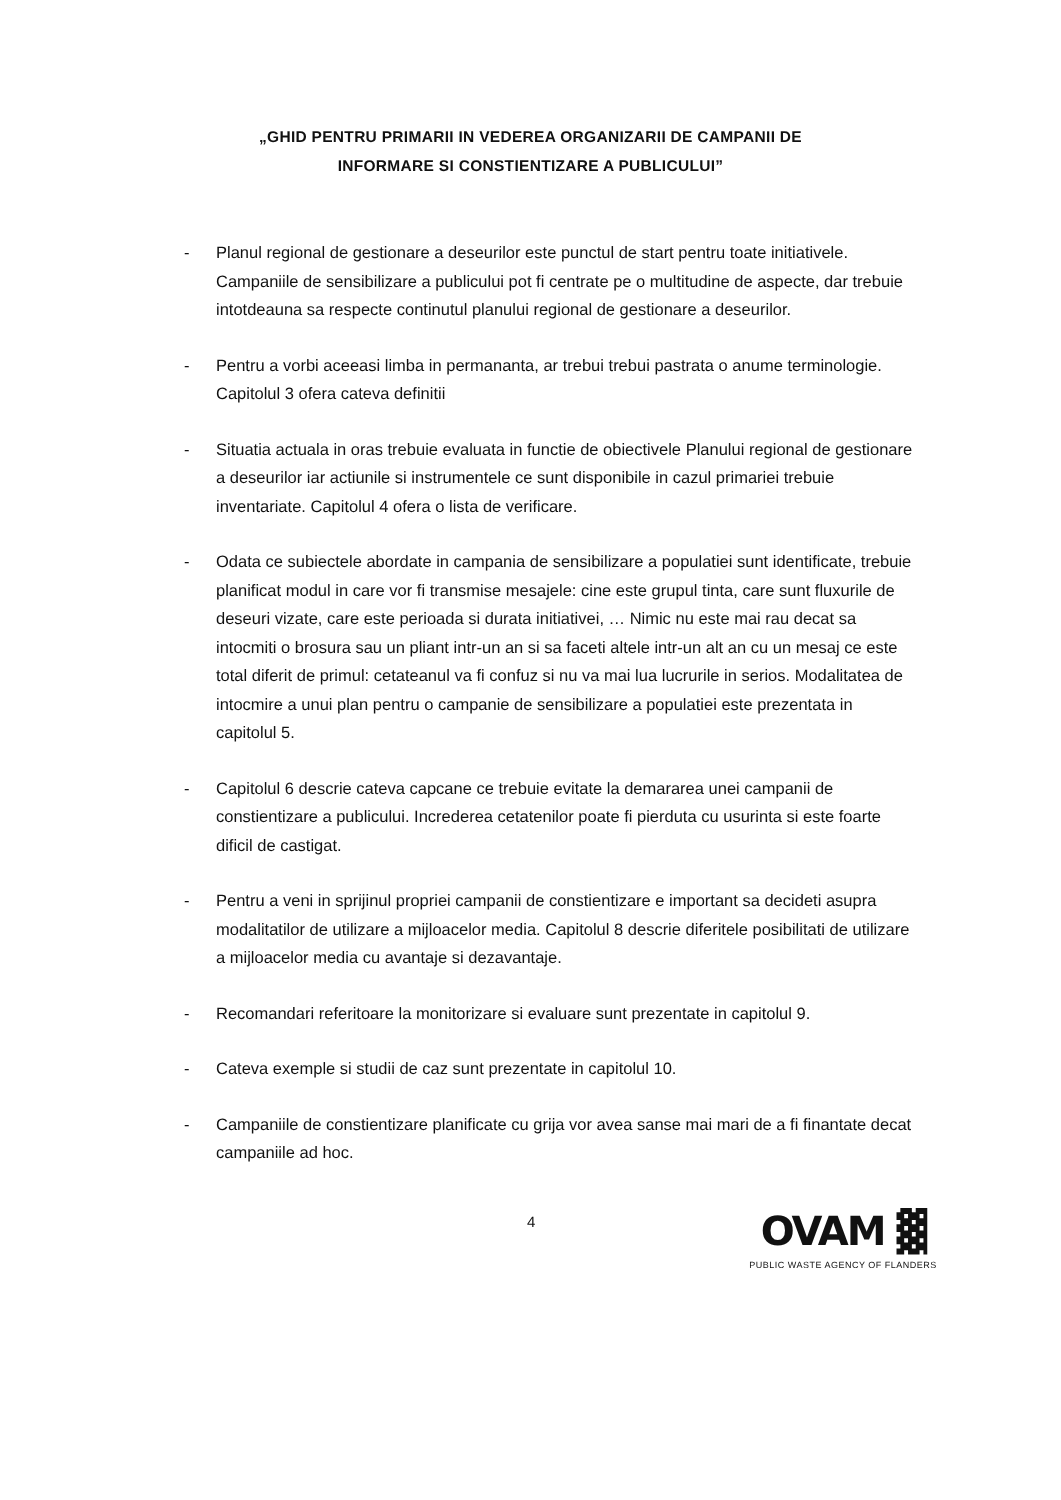„GHID PENTRU PRIMARII IN VEDEREA ORGANIZARII DE CAMPANII DE
INFORMARE SI CONSTIENTIZARE A PUBLICULUI”
- Planul regional de gestionare a deseurilor este punctul de start pentru toate initiativele. Campaniile de sensibilizare a publicului pot fi centrate pe o multitudine de aspecte, dar trebuie intotdeauna sa respecte continutul planului regional de gestionare a deseurilor.
- Pentru a vorbi aceeasi limba in permananta, ar trebui trebui pastrata o anume terminologie. Capitolul 3 ofera cateva definitii
- Situatia actuala in oras trebuie evaluata in functie de obiectivele Planului regional de gestionare a deseurilor iar actiunile si instrumentele ce sunt disponibile in cazul primariei trebuie inventariate. Capitolul 4 ofera o lista de verificare.
- Odata ce subiectele abordate in campania de sensibilizare a populatiei sunt identificate, trebuie planificat modul in care vor fi transmise mesajele: cine este grupul tinta, care sunt fluxurile de deseuri vizate, care este perioada si durata initiativei, … Nimic nu este mai rau decat sa intocmiti o brosura sau un pliant intr-un an si sa faceti altele intr-un alt an cu un mesaj ce este total diferit de primul: cetateanul va fi confuz si nu va mai lua lucrurile in serios. Modalitatea de intocmire a unui plan pentru o campanie de sensibilizare a populatiei este prezentata in capitolul 5.
- Capitolul 6 descrie cateva capcane ce trebuie evitate la demararea unei campanii de constientizare a publicului. Increderea cetatenilor poate fi pierduta cu usurinta si este foarte dificil de castigat.
- Pentru a veni in sprijinul propriei campanii de constientizare e important sa decideti asupra modalitatilor de utilizare a mijloacelor media. Capitolul 8 descrie diferitele posibilitati de utilizare a mijloacelor media cu avantaje si dezavantaje.
- Recomandari referitoare la monitorizare si evaluare sunt prezentate in capitolul 9.
- Cateva exemple si studii de caz sunt prezentate in capitolul 10.
- Campaniile de constientizare planificate cu grija vor avea sanse mai mari de a fi finantate decat campaniile ad hoc.
4
OVAM ▓
PUBLIC WASTE AGENCY OF FLANDERS